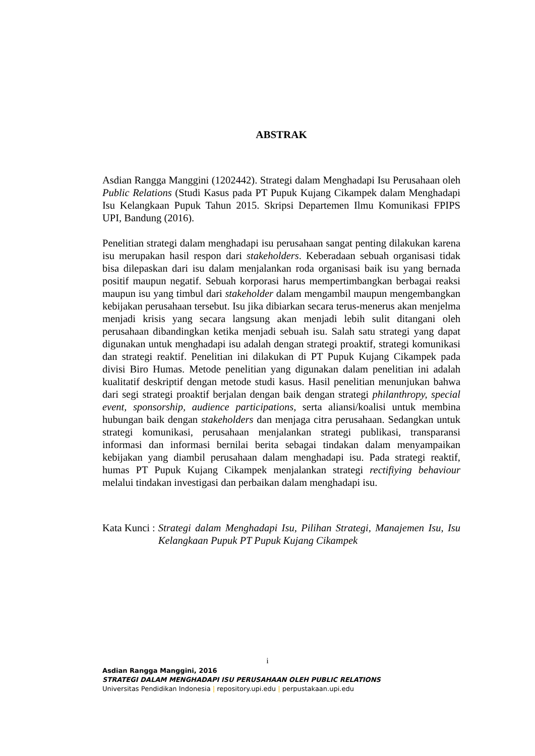ABSTRAK
Asdian Rangga Manggini (1202442). Strategi dalam Menghadapi Isu Perusahaan oleh Public Relations (Studi Kasus pada PT Pupuk Kujang Cikampek dalam Menghadapi Isu Kelangkaan Pupuk Tahun 2015. Skripsi Departemen Ilmu Komunikasi FPIPS UPI, Bandung (2016).
Penelitian strategi dalam menghadapi isu perusahaan sangat penting dilakukan karena isu merupakan hasil respon dari stakeholders. Keberadaan sebuah organisasi tidak bisa dilepaskan dari isu dalam menjalankan roda organisasi baik isu yang bernada positif maupun negatif. Sebuah korporasi harus mempertimbangkan berbagai reaksi maupun isu yang timbul dari stakeholder dalam mengambil maupun mengembangkan kebijakan perusahaan tersebut. Isu jika dibiarkan secara terus-menerus akan menjelma menjadi krisis yang secara langsung akan menjadi lebih sulit ditangani oleh perusahaan dibandingkan ketika menjadi sebuah isu. Salah satu strategi yang dapat digunakan untuk menghadapi isu adalah dengan strategi proaktif, strategi komunikasi dan strategi reaktif. Penelitian ini dilakukan di PT Pupuk Kujang Cikampek pada divisi Biro Humas. Metode penelitian yang digunakan dalam penelitian ini adalah kualitatif deskriptif dengan metode studi kasus. Hasil penelitian menunjukan bahwa dari segi strategi proaktif berjalan dengan baik dengan strategi philanthropy, special event, sponsorship, audience participations, serta aliansi/koalisi untuk membina hubungan baik dengan stakeholders dan menjaga citra perusahaan. Sedangkan untuk strategi komunikasi, perusahaan menjalankan strategi publikasi, transparansi informasi dan informasi bernilai berita sebagai tindakan dalam menyampaikan kebijakan yang diambil perusahaan dalam menghadapi isu. Pada strategi reaktif, humas PT Pupuk Kujang Cikampek menjalankan strategi rectifiying behaviour melalui tindakan investigasi dan perbaikan dalam menghadapi isu.
Kata Kunci : Strategi dalam Menghadapi Isu, Pilihan Strategi, Manajemen Isu, Isu Kelangkaan Pupuk PT Pupuk Kujang Cikampek
i
Asdian Rangga Manggini, 2016
STRATEGI DALAM MENGHADAPI ISU PERUSAHAAN OLEH PUBLIC RELATIONS
Universitas Pendidikan Indonesia | repository.upi.edu | perpustakaan.upi.edu